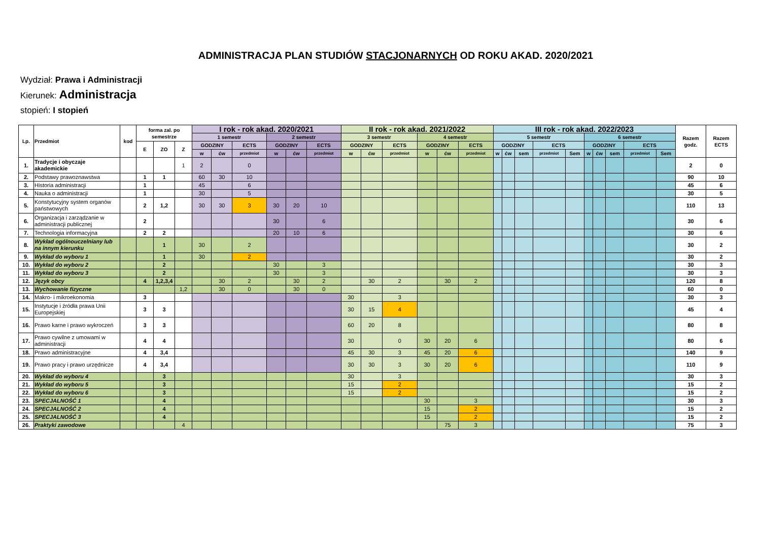ADMINISTRACJA PLAN STUDIÓW STACJONARNYCH OD ROKU AKAD. 2020/2021
Wydział: Prawa i Administracji
Kierunek: Administracja
stopień: I stopień
| Lp. | Przedmiot | kod | forma zal. po semestrze | | | I rok - rok akad. 2020/2021 | | | | | | II rok - rok akad. 2021/2022 | | | | | | III rok - rok akad. 2022/2023 | | | | | | | | | | Razem godz. | Razem ECTS |
| --- | --- | --- | --- | --- | --- | --- | --- | --- | --- | --- | --- | --- | --- | --- | --- | --- | --- | --- | --- | --- | --- | --- | --- | --- | --- | --- | --- | --- | --- |
| | | | | | | 1 semestr | | | 2 semestr | | | 3 semestr | | | 4 semestr | | | 5 semestr | | | | | 6 semestr | | | | | | |
| | | | E | ZO | Z | GODZINY | | ECTS | GODZINY | | ECTS | GODZINY | | ECTS | GODZINY | | ECTS | GODZINY | | | ECTS | | GODZINY | | | ECTS | | | |
| | | | | | | w | ćw | przedmiot | w | ćw | przedmiot | w | ćw | przedmiot | w | ćw | przedmiot | w | ćw | sem | przedmiot | Sem | w | ćw | sem | przedmiot | Sem | | |
| 1. | Tradycje i obyczaje akademickie | | | | 1 | 2 | | 0 | | | | | | | | | | | | | | | | | | | | 2 | 0 |
| 2. | Podstawy prawoznawstwa | | 1 | 1 | | 60 | 30 | 10 | | | | | | | | | | | | | | | | | | | | 90 | 10 |
| 3. | Historia administracji | | 1 | | | 45 | | 6 | | | | | | | | | | | | | | | | | | | | 45 | 6 |
| 4. | Nauka o administracji | | 1 | | | 30 | | 5 | | | | | | | | | | | | | | | | | | | | 30 | 5 |
| 5. | Konstytucyjny system organów państwowych | | 2 | 1,2 | | 30 | 30 | 3 | 30 | 20 | 10 | | | | | | | | | | | | | | | | | 110 | 13 |
| 6. | Organizacja i zarządzanie w administracji publicznej | | 2 | | | | | | 30 | | 6 | | | | | | | | | | | | | | | | | 30 | 6 |
| 7. | Technologia informacyjna | | 2 | 2 | | | | | 20 | 10 | 6 | | | | | | | | | | | | | | | | | 30 | 6 |
| 8. | Wykład ogólnouczelniany lub na innym kierunku | | | 1 | | 30 | | 2 | | | | | | | | | | | | | | | | | | | | 30 | 2 |
| 9. | Wykład do wyboru 1 | | | 1 | | 30 | | 2 | | | | | | | | | | | | | | | | | | | | 30 | 2 |
| 10. | Wykład do wyboru 2 | | | 2 | | | | | 30 | | 3 | | | | | | | | | | | | | | | | | 30 | 3 |
| 11. | Wykład do wyboru 3 | | | 2 | | | | | 30 | | 3 | | | | | | | | | | | | | | | | | 30 | 3 |
| 12. | Język obcy | | 4 | 1,2,3,4 | | | 30 | 2 | | 30 | 2 | | 30 | 2 | | 30 | 2 | | | | | | | | | | | 120 | 8 |
| 13. | Wychowanie fizyczne | | | | 1,2 | | 30 | 0 | | 30 | 0 | | | | | | | | | | | | | | | | | 60 | 0 |
| 14. | Makro- i mikroekonomia | | 3 | | | | | | | | | 30 | | 3 | | | | | | | | | | | | | | 30 | 3 |
| 15. | Instytucje i źródła prawa Unii Europejskiej | | 3 | 3 | | | | | | | | 30 | 15 | 4 | | | | | | | | | | | | | | 45 | 4 |
| 16. | Prawo karne i prawo wykroczeń | | 3 | 3 | | | | | | | | 60 | 20 | 8 | | | | | | | | | | | | | | 80 | 8 |
| 17. | Prawo cywilne z umowami w administracji | | 4 | 4 | | | | | | | | 30 | | 0 | 30 | 20 | 6 | | | | | | | | | | | 80 | 6 |
| 18. | Prawo administracyjne | | 4 | 3,4 | | | | | | | | 45 | 30 | 3 | 45 | 20 | 6 | | | | | | | | | | | 140 | 9 |
| 19. | Prawo pracy i prawo urzędnicze | | 4 | 3,4 | | | | | | | | 30 | 30 | 3 | 30 | 20 | 6 | | | | | | | | | | | 110 | 9 |
| 20. | Wykład do wyboru 4 | | | 3 | | | | | | | | 30 | | 3 | | | | | | | | | | | | | | 30 | 3 |
| 21. | Wykład do wyboru 5 | | | 3 | | | | | | | | 15 | | 2 | | | | | | | | | | | | | | 15 | 2 |
| 22. | Wykład do wyboru 6 | | | 3 | | | | | | | | 15 | | 2 | | | | | | | | | | | | | | 15 | 2 |
| 23. | SPECJALNOŚĆ 1 | | | 4 | | | | | | | | | | | 30 | | 3 | | | | | | | | | | | 30 | 3 |
| 24. | SPECJALNOŚĆ 2 | | | 4 | | | | | | | | | | | 15 | | 2 | | | | | | | | | | | 15 | 2 |
| 25. | SPECJALNOŚĆ 3 | | | 4 | | | | | | | | | | | 15 | | 2 | | | | | | | | | | | 15 | 2 |
| 26. | Praktyki zawodowe | | | | 4 | | | | | | | | | | | 75 | 3 | | | | | | | | | | | 75 | 3 |